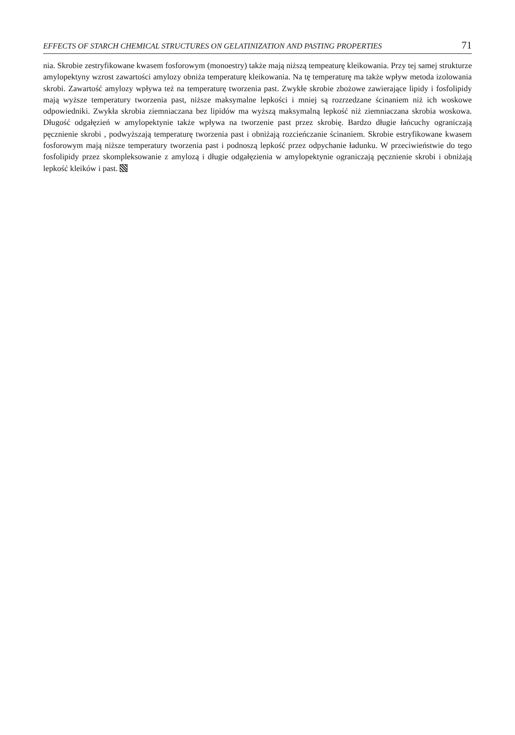EFFECTS OF STARCH CHEMICAL STRUCTURES ON GELATINIZATION AND PASTING PROPERTIES 71
nia. Skrobie zestryfikowane kwasem fosforowym (monoestry) także mają niższą tempeaturę kleikowania. Przy tej samej strukturze amylopektyny wzrost zawartości amylozy obniża temperaturę kleikowania. Na tę temperaturę ma także wpływ metoda izolowania skrobi. Zawartość amylozy wpływa też na temperaturę tworzenia past. Zwykłe skrobie zbożowe zawierające lipidy i fosfolipidy mają wyższe temperatury tworzenia past, niższe maksymalne lepkości i mniej są rozrzedzane ścinaniem niż ich woskowe odpowiedniki. Zwykła skrobia ziemniaczana bez lipidów ma wyższą maksymalną lepkość niż ziemniaczana skrobia woskowa. Długość odgałęzień w amylopektynie także wpływa na tworzenie past przez skrobię. Bardzo długie łańcuchy ograniczają pęcznienie skrobi , podwyższają temperaturę tworzenia past i obniżają rozcieńczanie ścinaniem. Skrobie estryfikowane kwasem fosforowym mają niższe temperatury tworzenia past i podnoszą lepkość przez odpychanie ładunku. W przeciwieństwie do tego fosfolipidy przez skompleksowanie z amylozą i długie odgałęzienia w amylopektynie ograniczają pęcznienie skrobi i obniżają lepkość kleików i past.